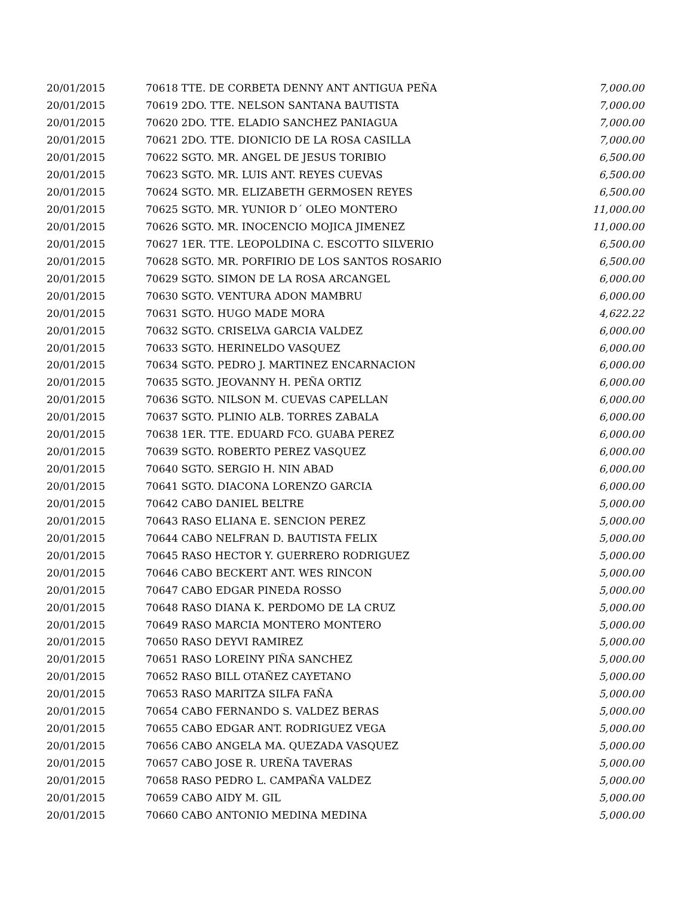| 20/01/2015 | 70618 TTE. DE CORBETA DENNY ANT ANTIGUA PEÑA | 7,000.00 |
| 20/01/2015 | 70619 2DO. TTE. NELSON SANTANA BAUTISTA | 7,000.00 |
| 20/01/2015 | 70620 2DO. TTE. ELADIO SANCHEZ PANIAGUA | 7,000.00 |
| 20/01/2015 | 70621 2DO. TTE. DIONICIO DE LA ROSA CASILLA | 7,000.00 |
| 20/01/2015 | 70622 SGTO. MR. ANGEL DE JESUS TORIBIO | 6,500.00 |
| 20/01/2015 | 70623 SGTO. MR. LUIS ANT. REYES CUEVAS | 6,500.00 |
| 20/01/2015 | 70624 SGTO. MR. ELIZABETH GERMOSEN REYES | 6,500.00 |
| 20/01/2015 | 70625 SGTO. MR. YUNIOR D´ OLEO MONTERO | 11,000.00 |
| 20/01/2015 | 70626 SGTO. MR. INOCENCIO MOJICA JIMENEZ | 11,000.00 |
| 20/01/2015 | 70627 1ER. TTE. LEOPOLDINA C. ESCOTTO SILVERIO | 6,500.00 |
| 20/01/2015 | 70628 SGTO. MR. PORFIRIO DE LOS SANTOS ROSARIO | 6,500.00 |
| 20/01/2015 | 70629 SGTO. SIMON DE LA ROSA ARCANGEL | 6,000.00 |
| 20/01/2015 | 70630 SGTO. VENTURA ADON MAMBRU | 6,000.00 |
| 20/01/2015 | 70631 SGTO. HUGO MADE MORA | 4,622.22 |
| 20/01/2015 | 70632 SGTO. CRISELVA GARCIA VALDEZ | 6,000.00 |
| 20/01/2015 | 70633 SGTO. HERINELDO VASQUEZ | 6,000.00 |
| 20/01/2015 | 70634 SGTO. PEDRO J. MARTINEZ ENCARNACION | 6,000.00 |
| 20/01/2015 | 70635 SGTO. JEOVANNY H. PEÑA ORTIZ | 6,000.00 |
| 20/01/2015 | 70636 SGTO. NILSON M. CUEVAS CAPELLAN | 6,000.00 |
| 20/01/2015 | 70637 SGTO. PLINIO ALB. TORRES ZABALA | 6,000.00 |
| 20/01/2015 | 70638 1ER. TTE. EDUARD FCO. GUABA PEREZ | 6,000.00 |
| 20/01/2015 | 70639 SGTO. ROBERTO PEREZ VASQUEZ | 6,000.00 |
| 20/01/2015 | 70640 SGTO. SERGIO H. NIN ABAD | 6,000.00 |
| 20/01/2015 | 70641 SGTO. DIACONA LORENZO GARCIA | 6,000.00 |
| 20/01/2015 | 70642 CABO DANIEL BELTRE | 5,000.00 |
| 20/01/2015 | 70643 RASO ELIANA E. SENCION PEREZ | 5,000.00 |
| 20/01/2015 | 70644 CABO NELFRAN D. BAUTISTA FELIX | 5,000.00 |
| 20/01/2015 | 70645 RASO HECTOR Y. GUERRERO RODRIGUEZ | 5,000.00 |
| 20/01/2015 | 70646 CABO BECKERT ANT. WES RINCON | 5,000.00 |
| 20/01/2015 | 70647 CABO EDGAR PINEDA ROSSO | 5,000.00 |
| 20/01/2015 | 70648 RASO DIANA K. PERDOMO DE LA CRUZ | 5,000.00 |
| 20/01/2015 | 70649 RASO MARCIA MONTERO MONTERO | 5,000.00 |
| 20/01/2015 | 70650 RASO DEYVI RAMIREZ | 5,000.00 |
| 20/01/2015 | 70651 RASO LOREINY PIÑA SANCHEZ | 5,000.00 |
| 20/01/2015 | 70652 RASO BILL OTAÑEZ CAYETANO | 5,000.00 |
| 20/01/2015 | 70653 RASO MARITZA SILFA FAÑA | 5,000.00 |
| 20/01/2015 | 70654 CABO FERNANDO S. VALDEZ BERAS | 5,000.00 |
| 20/01/2015 | 70655 CABO EDGAR ANT. RODRIGUEZ VEGA | 5,000.00 |
| 20/01/2015 | 70656 CABO ANGELA MA. QUEZADA VASQUEZ | 5,000.00 |
| 20/01/2015 | 70657 CABO JOSE R. UREÑA TAVERAS | 5,000.00 |
| 20/01/2015 | 70658 RASO PEDRO L. CAMPAÑA VALDEZ | 5,000.00 |
| 20/01/2015 | 70659 CABO AIDY M. GIL | 5,000.00 |
| 20/01/2015 | 70660 CABO ANTONIO MEDINA MEDINA | 5,000.00 |